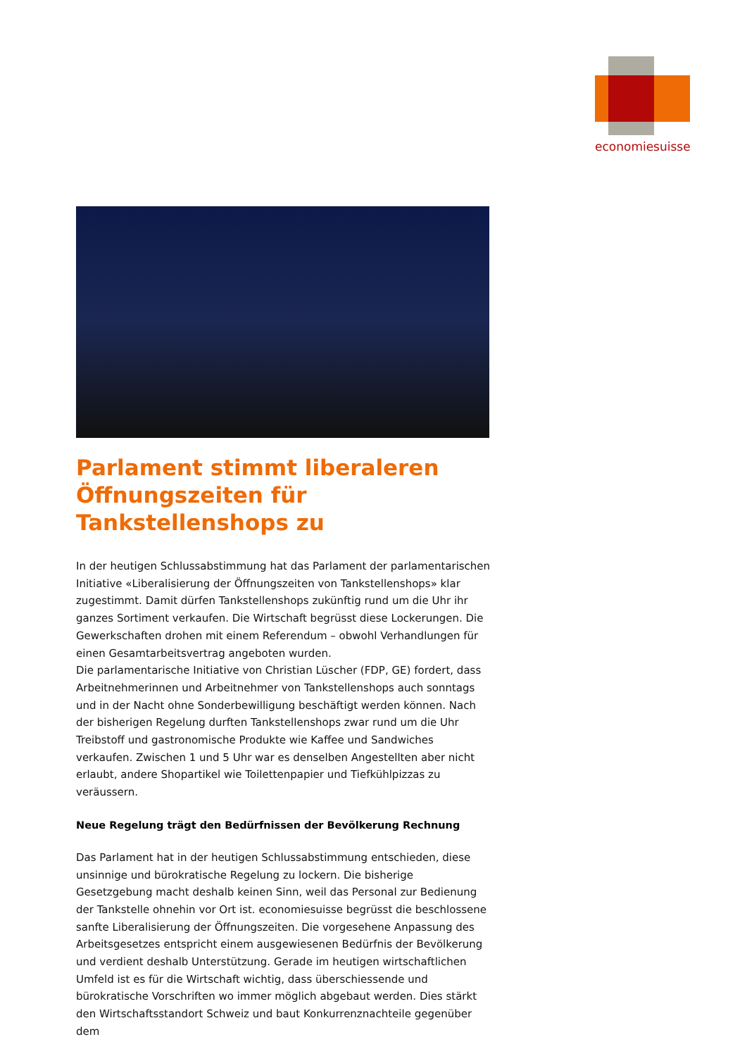economiesuisse
Parlament stimmt liberaleren Öffnungszeiten für Tankstellenshops zu
In der heutigen Schlussabstimmung hat das Parlament der parlamentarischen Initiative «Liberalisierung der Öffnungszeiten von Tankstellenshops» klar zugestimmt. Damit dürfen Tankstellenshops zukünftig rund um die Uhr ihr ganzes Sortiment verkaufen. Die Wirtschaft begrüsst diese Lockerungen. Die Gewerkschaften drohen mit einem Referendum – obwohl Verhandlungen für einen Gesamtarbeitsvertrag angeboten wurden.
Die parlamentarische Initiative von Christian Lüscher (FDP, GE) fordert, dass Arbeitnehmerinnen und Arbeitnehmer von Tankstellenshops auch sonntags und in der Nacht ohne Sonderbewilligung beschäftigt werden können. Nach der bisherigen Regelung durften Tankstellenshops zwar rund um die Uhr Treibstoff und gastronomische Produkte wie Kaffee und Sandwiches verkaufen. Zwischen 1 und 5 Uhr war es denselben Angestellten aber nicht erlaubt, andere Shopartikel wie Toilettenpapier und Tiefkühlpizzas zu veräussern.
Neue Regelung trägt den Bedürfnissen der Bevölkerung Rechnung
Das Parlament hat in der heutigen Schlussabstimmung entschieden, diese unsinnige und bürokratische Regelung zu lockern. Die bisherige Gesetzgebung macht deshalb keinen Sinn, weil das Personal zur Bedienung der Tankstelle ohnehin vor Ort ist. economiesuisse begrüsst die beschlossene sanfte Liberalisierung der Öffnungszeiten. Die vorgesehene Anpassung des Arbeitsgesetzes entspricht einem ausgewiesenen Bedürfnis der Bevölkerung und verdient deshalb Unterstützung. Gerade im heutigen wirtschaftlichen Umfeld ist es für die Wirtschaft wichtig, dass überschiessende und bürokratische Vorschriften wo immer möglich abgebaut werden. Dies stärkt den Wirtschaftsstandort Schweiz und baut Konkurrenznachteile gegenüber dem